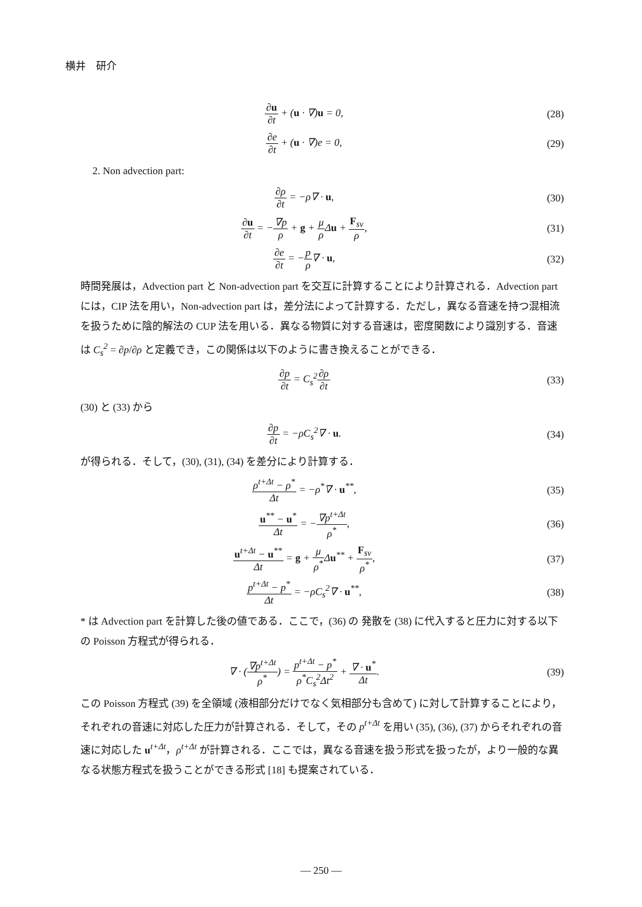横井　研介
∂u ∂t + (u · ∇)u = 0, (28)
∂e ∂t + (u · ∇)e = 0, (29)
2. Non advection part:
∂ρ ∂t = −ρ∇ · u, (30)
∂u ∂t = −∇p ρ + g + μ ρ Δu + F<sub>sv</sub> ρ,
(31)
∂e ∂t = −p ρ∇ · u, (32)
時間発展は，Advection part と Non-advection part を交互に計算することにより計算される．Advection part には，CIP 法を用い，Non-advection part は，差分法によって計算する．ただし，異なる音速を持つ混相流を扱うために陰的解法の CUP 法を用いる．異なる物質に対する音速は，密度関数により識別する．音速は C<sub>s</sub><sup>2</sup> = ∂p/∂ρ と定義でき，この関係は以下のように書き換えることができる．
∂p ∂t = C<sub>s</sub><sup>2</sup>∂ρ ∂t (33)
(30) と (33) から
∂p ∂t = −ρC<sub>s</sub><sup>2</sup>∇ · u. (34)
が得られる．そして，(30), (31), (34) を差分により計算する．
ρ<sup>t+Δt</sup> − ρ<sup>*</sup> Δt = −ρ<sup>*</sup>∇ · u<sup>**</sup>, (35)
u<sup>**</sup> − u<sup>*</sup> Δt = −∇p<sup>t+Δt</sup> ρ<sup>*</sup>, (36)
u<sup>t+Δt</sup> − u<sup>**</sup> Δt = g + μ ρ<sup>*</sup>Δu<sup>**</sup> + F<sub>sv</sub> ρ<sup>*</sup>,
(37)
p<sup>t+Δt</sup> − p<sup>*</sup> Δt = −ρC<sub>s</sub><sup>2</sup>∇ · u<sup>**</sup>, (38)
* は Advection part を計算した後の値である．ここで，(36) の 発散を (38) に代入すると圧力に対する以下の Poisson 方程式が得られる．
∇ · (∇p<sup>t+Δt</sup> ρ<sup>*</sup>) = p<sup>t+Δt</sup> − p<sup>*</sup> ρ<sup>*</sup>C<sub>s</sub><sup>2</sup>Δt<sup>2</sup> + ∇ · u<sup>*</sup> Δt.
(39)
この Poisson 方程式 (39) を全領域 (液相部分だけでなく気相部分も含めて) に対して計算することにより，それぞれの音速に対応した圧力が計算される．そして，その p<sup>t+Δt</sup> を用い (35), (36), (37) からそれぞれの音速に対応した u<sup>t+Δt</sup>，ρ<sup>t+Δt</sup> が計算される．ここでは，異なる音速を扱う形式を扱ったが，より一般的な異なる状態方程式を扱うことができる形式 [18] も提案されている．
— 250 —